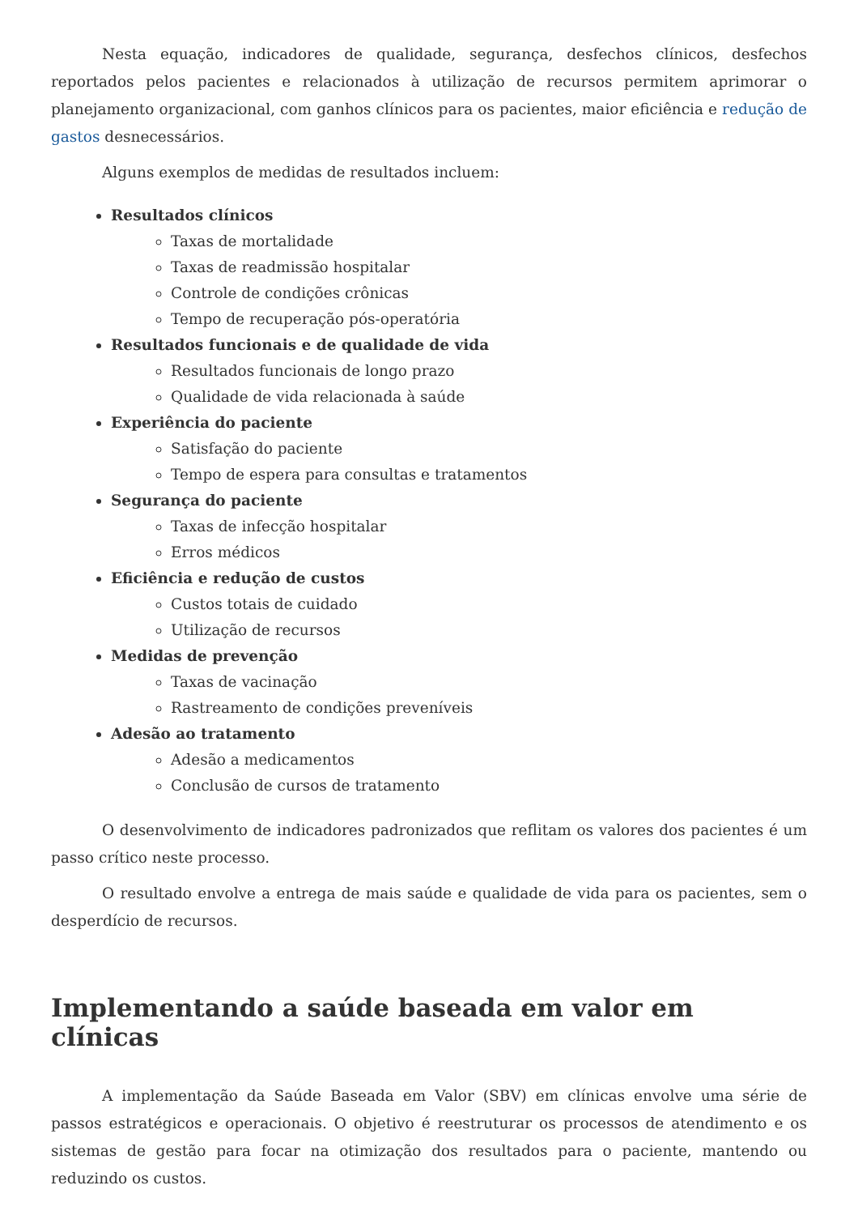Nesta equação, indicadores de qualidade, segurança, desfechos clínicos, desfechos reportados pelos pacientes e relacionados à utilização de recursos permitem aprimorar o planejamento organizacional, com ganhos clínicos para os pacientes, maior eficiência e redução de gastos desnecessários.
Alguns exemplos de medidas de resultados incluem:
Resultados clínicos
Taxas de mortalidade
Taxas de readmissão hospitalar
Controle de condições crônicas
Tempo de recuperação pós-operatória
Resultados funcionais e de qualidade de vida
Resultados funcionais de longo prazo
Qualidade de vida relacionada à saúde
Experiência do paciente
Satisfação do paciente
Tempo de espera para consultas e tratamentos
Segurança do paciente
Taxas de infecção hospitalar
Erros médicos
Eficiência e redução de custos
Custos totais de cuidado
Utilização de recursos
Medidas de prevenção
Taxas de vacinação
Rastreamento de condições preveníveis
Adesão ao tratamento
Adesão a medicamentos
Conclusão de cursos de tratamento
O desenvolvimento de indicadores padronizados que reflitam os valores dos pacientes é um passo crítico neste processo.
O resultado envolve a entrega de mais saúde e qualidade de vida para os pacientes, sem o desperdício de recursos.
Implementando a saúde baseada em valor em clínicas
A implementação da Saúde Baseada em Valor (SBV) em clínicas envolve uma série de passos estratégicos e operacionais. O objetivo é reestruturar os processos de atendimento e os sistemas de gestão para focar na otimização dos resultados para o paciente, mantendo ou reduzindo os custos.